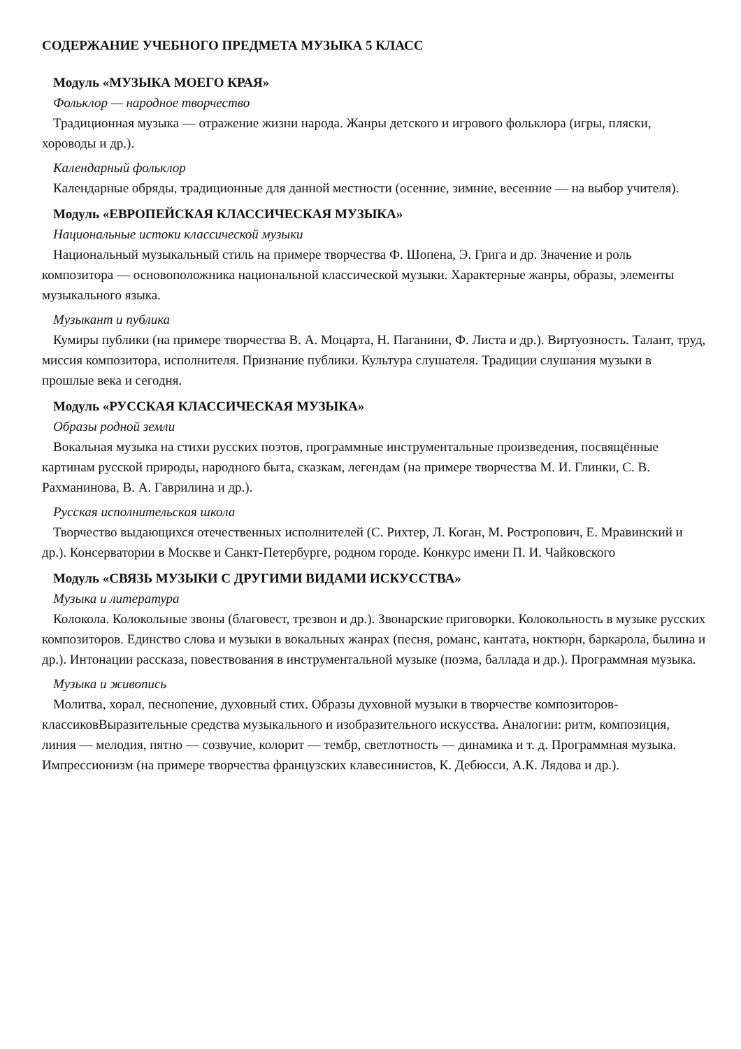СОДЕРЖАНИЕ УЧЕБНОГО ПРЕДМЕТА МУЗЫКА 5 КЛАСС
Модуль «МУЗЫКА МОЕГО КРАЯ»
Фольклор — народное творчество
Традиционная музыка — отражение жизни народа. Жанры детского и игрового фольклора (игры, пляски, хороводы и др.).
Календарный фольклор
Календарные обряды, традиционные для данной местности (осенние, зимние, весенние — на выбор учителя).
Модуль «ЕВРОПЕЙСКАЯ КЛАССИЧЕСКАЯ МУЗЫКА»
Национальные истоки классической музыки
Национальный музыкальный стиль на примере творчества Ф. Шопена, Э. Грига и др. Значение и роль композитора — основоположника национальной классической музыки. Характерные жанры, образы, элементы музыкального языка.
Музыкант и публика
Кумиры публики (на примере творчества В. А. Моцарта, Н. Паганини, Ф. Листа и др.). Виртуозность. Талант, труд, миссия композитора, исполнителя. Признание публики. Культура слушателя. Традиции слушания музыки в прошлые века и сегодня.
Модуль «РУССКАЯ КЛАССИЧЕСКАЯ МУЗЫКА»
Образы родной земли
Вокальная музыка на стихи русских поэтов, программные инструментальные произведения, посвящённые картинам русской природы, народного быта, сказкам, легендам (на примере творчества М. И. Глинки, С. В. Рахманинова, В. А. Гаврилина и др.).
Русская исполнительская школа
Творчество выдающихся отечественных исполнителей (С. Рихтер, Л. Коган, М. Ростропович, Е. Мравинский и др.). Консерватории в Москве и Санкт-Петербурге, родном городе. Конкурс имени П. И. Чайковского
Модуль «СВЯЗЬ МУЗЫКИ С ДРУГИМИ ВИДАМИ ИСКУССТВА»
Музыка и литература
Колокола. Колокольные звоны (благовест, трезвон и др.). Звонарские приговорки. Колокольность в музыке русских композиторов. Единство слова и музыки в вокальных жанрах (песня, романс, кантата, ноктюрн, баркарола, былина и др.). Интонации рассказа, повествования в инструментальной музыке (поэма, баллада и др.). Программная музыка.
Музыка и живопись
Молитва, хорал, песнопение, духовный стих. Образы духовной музыки в творчестве композиторов-классиковВыразительные средства музыкального и изобразительного искусства. Аналогии: ритм, композиция, линия — мелодия, пятно — созвучие, колорит — тембр, светлотность — динамика и т. д. Программная музыка. Импрессионизм (на примере творчества французских клавесинистов, К. Дебюсси, А.К. Лядова и др.).